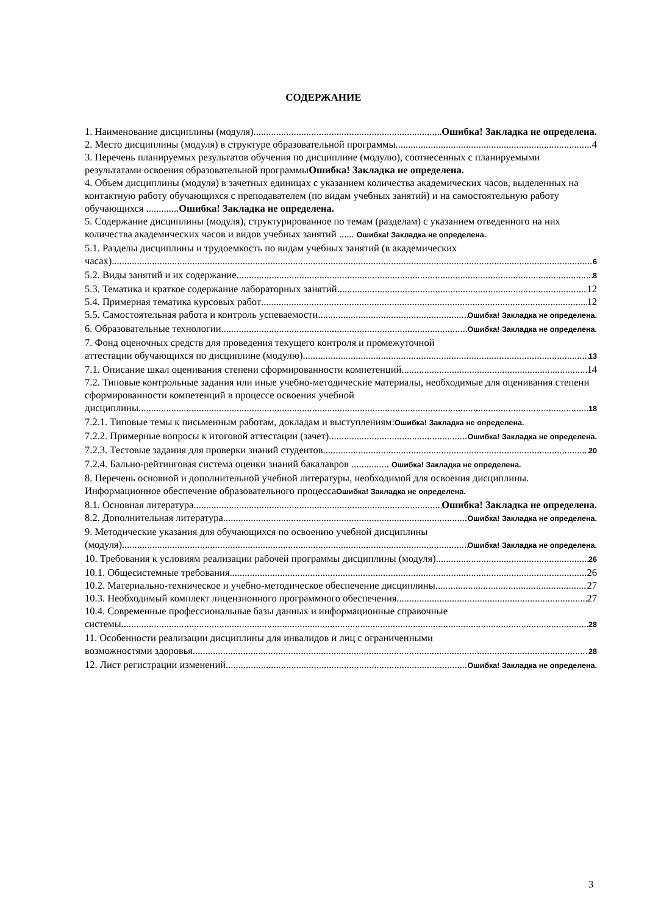СОДЕРЖАНИЕ
1. Наименование дисциплины (модуля) Ошибка! Закладка не определена.
2. Место дисциплины (модуля) в структуре образовательной программы 4
3. Перечень планируемых результатов обучения по дисциплине (модулю), соотнесенных с планируемыми результатами освоения образовательной программыОшибка! Закладка не определена.
4. Объем дисциплины (модуля) в зачетных единицах с указанием количества академических часов, выделенных на контактную работу обучающихся с преподавателем (по видам учебных занятий) и на самостоятельную работу обучающихся .............Ошибка! Закладка не определена.
5. Содержание дисциплины (модуля), структурированное по темам (разделам) с указанием отведенного на них количества академических часов и видов учебных занятий ...... Ошибка! Закладка не определена.
5.1. Разделы дисциплины и трудоемкость по видам учебных занятий (в академических
часах) 6
5.2. Виды занятий и их содержание 8
5.3. Тематика и краткое содержание лабораторных занятий 12
5.4. Примерная тематика курсовых работ 12
5.5. Самостоятельная работа и контроль успеваемости Ошибка! Закладка не определена.
6. Образовательные технологии Ошибка! Закладка не определена.
7. Фонд оценочных средств для проведения текущего контроля и промежуточной
аттестации обучающихся по дисциплине (модулю) 13
7.1. Описание шкал оценивания степени сформированности компетенций 14
7.2. Типовые контрольные задания или иные учебно-методические материалы, необходимые для оценивания степени сформированности компетенций в процессе освоения учебной
дисциплины 18
7.2.1. Типовые темы к письменным работам, докладам и выступлениям:Ошибка! Закладка не определена.
7.2.2. Примерные вопросы к итоговой аттестации (зачет) Ошибка! Закладка не определена.
7.2.3. Тестовые задания для проверки знаний студентов 20
7.2.4. Бально-рейтинговая система оценки знаний бакалавров ............... Ошибка! Закладка не определена.
8. Перечень основной и дополнительной учебной литературы, необходимой для освоения дисциплины. Информационное обеспечение образовательного процессаОшибка! Закладка не определена.
8.1. Основная литература Ошибка! Закладка не определена.
8.2. Дополнительная литература Ошибка! Закладка не определена.
9. Методические указания для обучающихся по освоению учебной дисциплины
(модуля) Ошибка! Закладка не определена.
10. Требования к условиям реализации рабочей программы дисциплины (модуля) 26
10.1. Общесистемные требования 26
10.2. Материально-техническое и учебно-методическое обеспечение дисциплины 27
10.3. Необходимый комплект лицензионного программного обеспечения 27
10.4. Современные профессиональные базы данных и информационные справочные
системы 28
11. Особенности реализации дисциплины для инвалидов и лиц с ограниченными
возможностями здоровья 28
12. Лист регистрации изменений Ошибка! Закладка не определена.
3